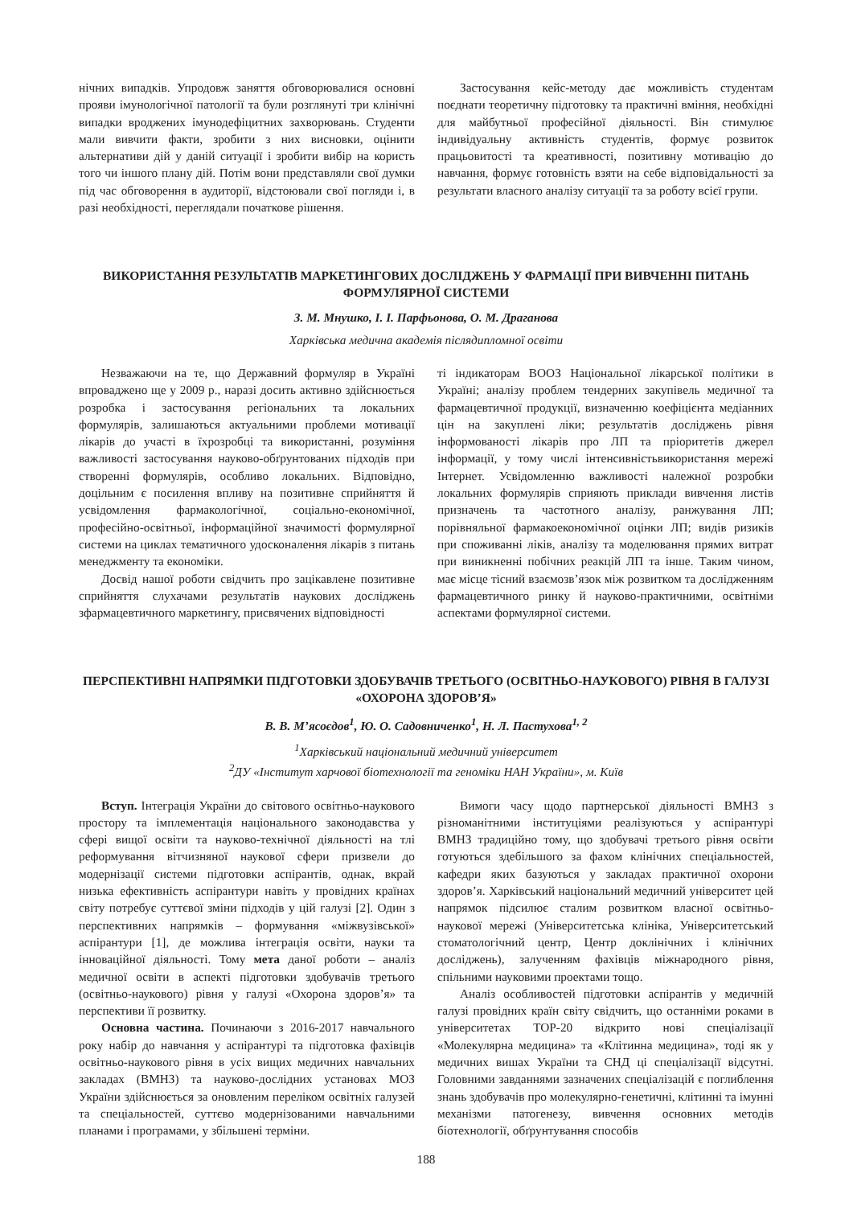нічних випадків. Упродовж заняття обговорювалися основні прояви імунологічної патології та були розглянуті три клінічні випадки вроджених імунодефіцитних захворювань. Студенти мали вивчити факти, зробити з них висновки, оцінити альтернативи дій у даній ситуації і зробити вибір на користь того чи іншого плану дій. Потім вони представляли свої думки під час обговорення в аудиторії, відстоювали свої погляди і, в разі необхідності, переглядали початкове рішення.
Застосування кейс-методу дає можливість студентам поєднати теоретичну підготовку та практичні вміння, необхідні для майбутньої професійної діяльності. Він стимулює індивідуальну активність студентів, формує розвиток працьовитості та креативності, позитивну мотивацію до навчання, формує готовність взяти на себе відповідальності за результати власного аналізу ситуації та за роботу всієї групи.
ВИКОРИСТАННЯ РЕЗУЛЬТАТІВ МАРКЕТИНГОВИХ ДОСЛІДЖЕНЬ У ФАРМАЦІЇ ПРИ ВИВЧЕННІ ПИТАНЬ ФОРМУЛЯРНОЇ СИСТЕМИ
З. М. Мнушко, І. І. Парфьонова, О. М. Драганова
Харківська медична академія післядипломної освіти
Незважаючи на те, що Державний формуляр в Україні впроваджено ще у 2009 р., наразі досить активно здійснюється розробка і застосування регіональних та локальних формулярів, залишаються актуальними проблеми мотивації лікарів до участі в їхрозробці та використанні, розуміння важливості застосування науково-обґрунтованих підходів при створенні формулярів, особливо локальних. Відповідно, доцільним є посилення впливу на позитивне сприйняття й усвідомлення фармакологічної, соціально-економічної, професійно-освітньої, інформаційної значимості формулярної системи на циклах тематичного удосконалення лікарів з питань менеджменту та економіки.
Досвід нашої роботи свідчить про зацікавлене позитивне сприйняття слухачами результатів наукових досліджень зфармацевтичного маркетингу, присвячених відповідності
ті індикаторам ВООЗ Національної лікарської політики в Україні; аналізу проблем тендерних закупівель медичної та фармацевтичної продукції, визначенню коефіцієнта медіанних цін на закуплені ліки; результатів досліджень рівня інформованості лікарів про ЛП та пріоритетів джерел інформації, у тому числі інтенсивністьвикористання мережі Інтернет. Усвідомленню важливості належної розробки локальних формулярів сприяють приклади вивчення листів призначень та частотного аналізу, ранжування ЛП; порівняльної фармакоекономічної оцінки ЛП; видів ризиків при споживанні ліків, аналізу та моделювання прямих витрат при виникненні побічних реакцій ЛП та інше. Таким чином, має місце тісний взаємозв’язок між розвитком та дослідженням фармацевтичного ринку й науково-практичними, освітніми аспектами формулярної системи.
ПЕРСПЕКТИВНІ НАПРЯМКИ ПІДГОТОВКИ ЗДОБУВАЧІВ ТРЕТЬОГО (ОСВІТНЬО-НАУКОВОГО) РІВНЯ В ГАЛУЗІ «ОХОРОНА ЗДОРОВ’Я»
В. В. М’ясоєдов<sup>1</sup>, Ю. О. Садовниченко<sup>1</sup>, Н. Л. Пастухова<sup>1, 2</sup>
<sup>1</sup> Харківський національний медичний університет
<sup>2</sup> ДУ «Інститут харчової біотехнології та геноміки НАН України», м. Київ
Вступ. Інтеграція України до світового освітньо-наукового простору та імплементація національного законодавства у сфері вищої освіти та науково-технічної діяльності на тлі реформування вітчизняної наукової сфери призвели до модернізації системи підготовки аспірантів, однак, вкрай низька ефективність аспірантури навіть у провідних країнах світу потребує суттєвої зміни підходів у цій галузі [2]. Один з перспективних напрямків – формування «міжвузівської» аспірантури [1], де можлива інтеграція освіти, науки та інноваційної діяльності. Тому мета даної роботи – аналіз медичної освіти в аспекті підготовки здобувачів третього (освітньо-наукового) рівня у галузі «Охорона здоров’я» та перспективи її розвитку.
Основна частина. Починаючи з 2016-2017 навчального року набір до навчання у аспірантурі та підготовка фахівців освітньо-наукового рівня в усіх вищих медичних навчальних закладах (ВМНЗ) та науково-дослідних установах МОЗ України здійснюється за оновленим переліком освітніх галузей та спеціальностей, суттєво модернізованими навчальними планами і програмами, у збільшені терміни.
Вимоги часу щодо партнерської діяльності ВМНЗ з різноманітними інституціями реалізуються у аспірантурі ВМНЗ традиційно тому, що здобувачі третього рівня освіти готуються здебільшого за фахом клінічних спеціальностей, кафедри яких базуються у закладах практичної охорони здоров’я. Харківський національний медичний університет цей напрямок підсилює сталим розвитком власної освітньо-наукової мережі (Університетська клініка, Університетський стоматологічний центр, Центр доклінічних і клінічних досліджень), залученням фахівців міжнародного рівня, спільними науковими проектами тощо.
Аналіз особливостей підготовки аспірантів у медичній галузі провідних країн світу свідчить, що останніми роками в університетах TOP-20 відкрито нові спеціалізації «Молекулярна медицина» та «Клітинна медицина», тоді як у медичних вишах України та СНД ці спеціалізації відсутні. Головними завданнями зазначених спеціалізацій є поглиблення знань здобувачів про молекулярно-генетичні, клітинні та імунні механізми патогенезу, вивчення основних методів біотехнології, обґрунтування способів
188